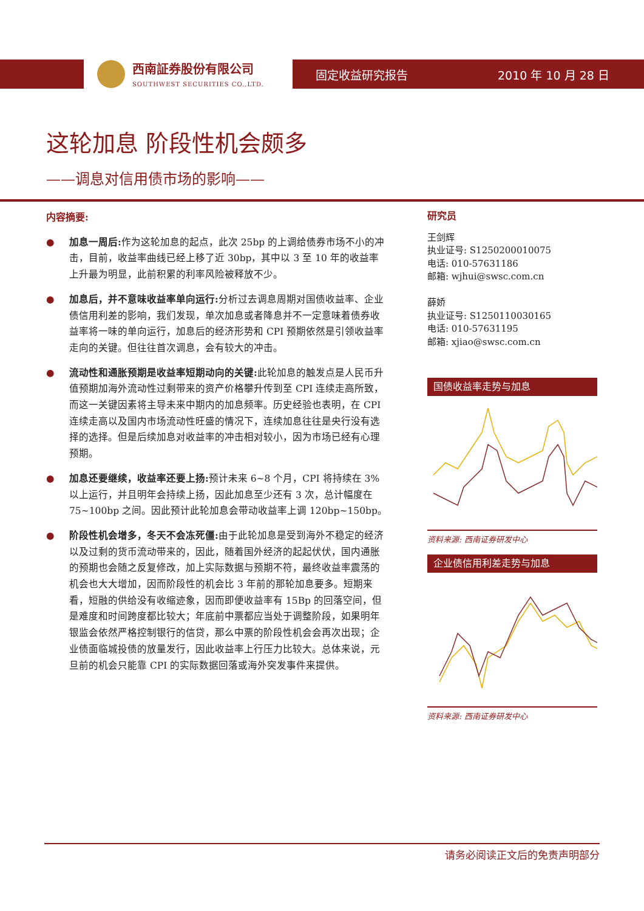西南証券股份有限公司
SOUTHWEST SECURITIES CO.,LTD.
固定收益研究报告 2010 年 10 月 28 日
这轮加息 阶段性机会颇多
——调息对信用债市场的影响——
内容摘要:
● 加息一周后: 作为这轮加息的起点，此次 25bp 的上调给债券市场不小的冲击，目前，收益率曲线已经上移了近 30bp，其中以 3 至 10 年的收益率上升最为明显，此前积累的利率风险被释放不少。
● 加息后，并不意味收益率单向运行: 分析过去调息周期对国债收益率、企业债信用利差的影响，我们发现，单次加息或者降息并不一定意味着债券收益率将一味的单向运行，加息后的经济形势和 CPI 预期依然是引领收益率走向的关键。但往往首次调息，会有较大的冲击。
● 流动性和通胀预期是收益率短期动向的关键: 此轮加息的触发点是人民币升值预期加海外流动性过剩带来的资产价格攀升传到至 CPI 连续走高所致，而这一关键因素将主导未来中期内的加息频率。历史经验也表明，在 CPI 连续走高以及国内市场流动性旺盛的情况下，连续加息往往是央行没有选择的选择。但是后续加息对收益率的冲击相对较小，因为市场已经有心理预期。
● 加息还要继续，收益率还要上扬: 预计未来 6~8 个月，CPI 将持续在 3%以上运行，并且明年会持续上扬，因此加息至少还有 3 次，总计幅度在 75~100bp 之间。因此预计此轮加息会带动收益率上调 120bp~150bp。
● 阶段性机会增多，冬天不会冻死僵: 由于此轮加息是受到海外不稳定的经济以及过剩的货币流动带来的，因此，随着国外经济的起起伏伏，国内通胀的预期也会随之反复修改，加上实际数据与预期不符，最终收益率震荡的机会也大大增加，因而阶段性的机会比 3 年前的那轮加息要多。短期来看，短融的供给没有收缩迹象，因而即便收益率有 15Bp 的回落空间，但是难度和时间跨度都比较大；年底前中票都应当处于调整阶段，如果明年银监会依然严格控制银行的信贷，那么中票的阶段性机会会再次出现；企业债面临城投债的放量发行，因此收益率上行压力比较大。总体来说，元旦前的机会只能靠 CPI 的实际数据回落或海外突发事件来提供。
研究员
王剑辉
执业证号: S1250200010075
电话: 010-57631186
邮箱: wjhui@swsc.com.cn
薛娇
执业证号: S1250110030165
电话: 010-57631195
邮箱: xjiao@swsc.com.cn
国债收益率走势与加息
资料来源: 西南证券研发中心
企业债信用利差走势与加息
资料来源: 西南证券研发中心
请务必阅读正文后的免责声明部分